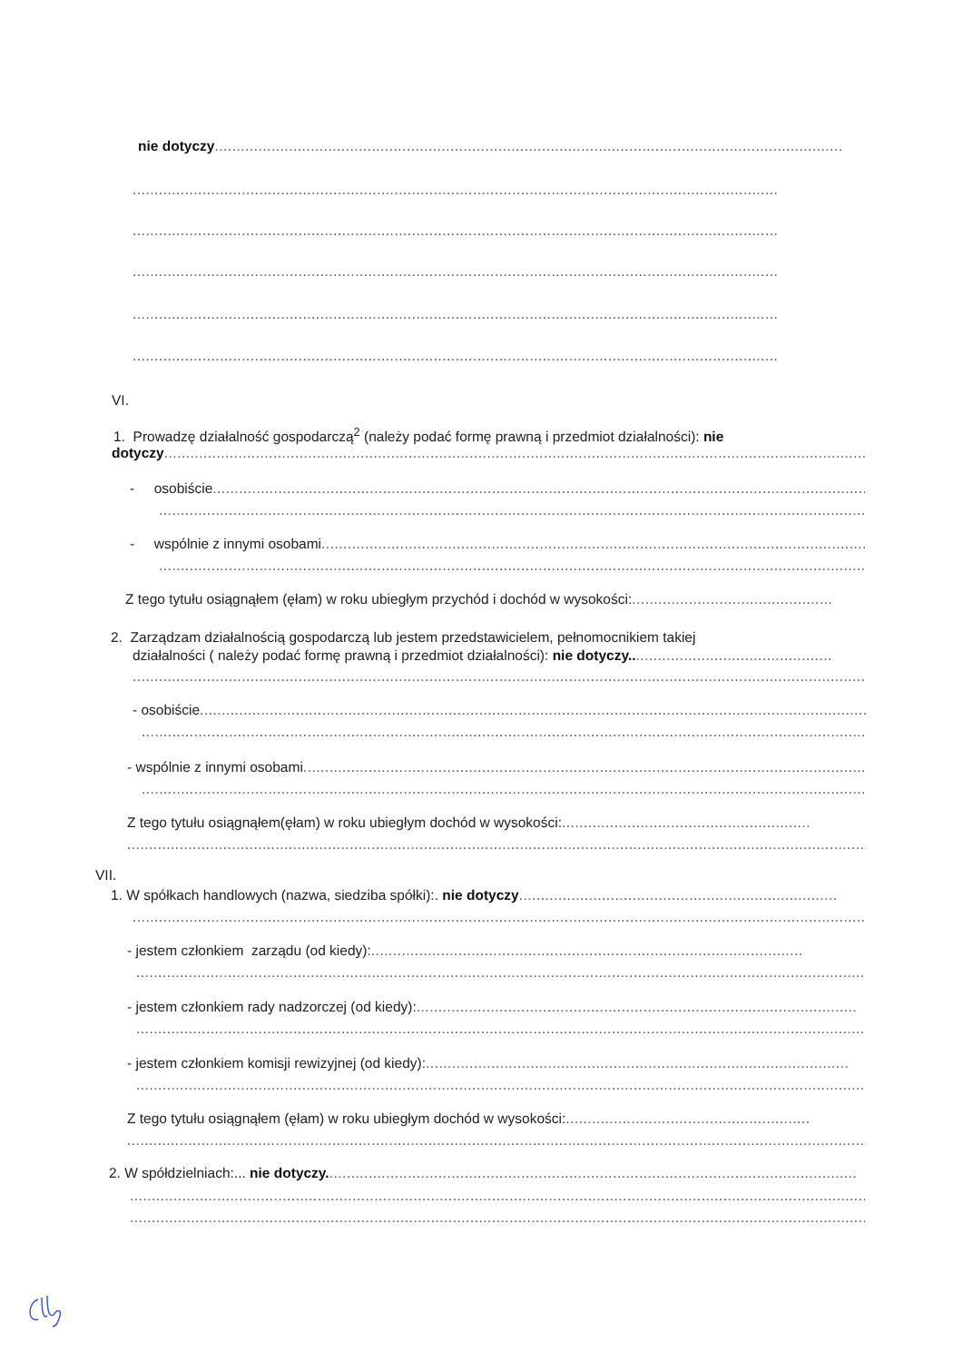nie dotyczy................................................................................................................................................
........................................................................................................................................................................
........................................................................................................................................................................
........................................................................................................................................................................
........................................................................................................................................................................
................................................................................................................................................................ .
VI.
1. Prowadzę działalność gospodarczą<sup>2</sup> (należy podać formę prawną i przedmiot działalności): nie
dotyczy..................................................................................................................................................................
- osobiście..............................................................................................................................................................
..........................................................................................................................................................................
- wspólnie z innymi osobami..................................................................................................................................
..........................................................................................................................................................................
Z tego tytułu osiągnąłem (ęłam) w roku ubiegłym przychód i dochód w wysokości:..............................................
2. Zarządzam działalnością gospodarczą lub jestem przedstawicielem, pełnomocnikiem takiej
działalności ( należy podać formę prawną i przedmiot działalności): nie dotyczy...............................................
..........................................................................................................................................................................
- osobiście...................................................................................................................................................................
..........................................................................................................................................................................
- wspólnie z innymi osobami.........................................................................................................................................
..........................................................................................................................................................................
Z tego tytułu osiągnąłem(ęłam) w roku ubiegłym dochód w wysokości:.........................................................
..........................................................................................................................................................................
VII.
1. W spółkach handlowych (nazwa, siedziba spółki):. nie dotyczy.........................................................................
..........................................................................................................................................................................
- jestem członkiem zarządu (od kiedy):...................................................................................................
..........................................................................................................................................................................
- jestem członkiem rady nadzorczej (od kiedy):.....................................................................................................
..........................................................................................................................................................................
- jestem członkiem komisji rewizyjnej (od kiedy):.................................................................................................
..........................................................................................................................................................................
Z tego tytułu osiągnąłem (ęłam) w roku ubiegłym dochód w wysokości:........................................................
..........................................................................................................................................................................
2. W spółdzielniach:... nie dotyczy..............................................................................................................................
..........................................................................................................................................................................
..........................................................................................................................................................................